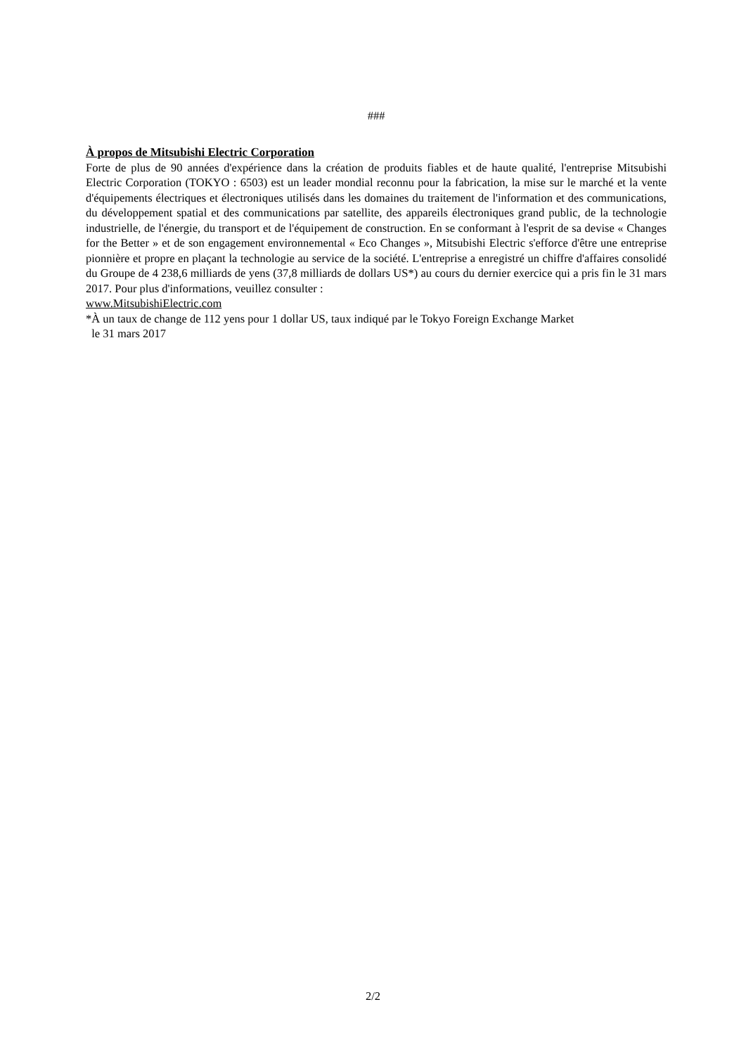###
À propos de Mitsubishi Electric Corporation
Forte de plus de 90 années d'expérience dans la création de produits fiables et de haute qualité, l'entreprise Mitsubishi Electric Corporation (TOKYO : 6503) est un leader mondial reconnu pour la fabrication, la mise sur le marché et la vente d'équipements électriques et électroniques utilisés dans les domaines du traitement de l'information et des communications, du développement spatial et des communications par satellite, des appareils électroniques grand public, de la technologie industrielle, de l'énergie, du transport et de l'équipement de construction. En se conformant à l'esprit de sa devise « Changes for the Better » et de son engagement environnemental « Eco Changes », Mitsubishi Electric s'efforce d'être une entreprise pionnière et propre en plaçant la technologie au service de la société. L'entreprise a enregistré un chiffre d'affaires consolidé du Groupe de 4 238,6 milliards de yens (37,8 milliards de dollars US*) au cours du dernier exercice qui a pris fin le 31 mars 2017. Pour plus d'informations, veuillez consulter :
www.MitsubishiElectric.com
*À un taux de change de 112 yens pour 1 dollar US, taux indiqué par le Tokyo Foreign Exchange Market
le 31 mars 2017
2/2